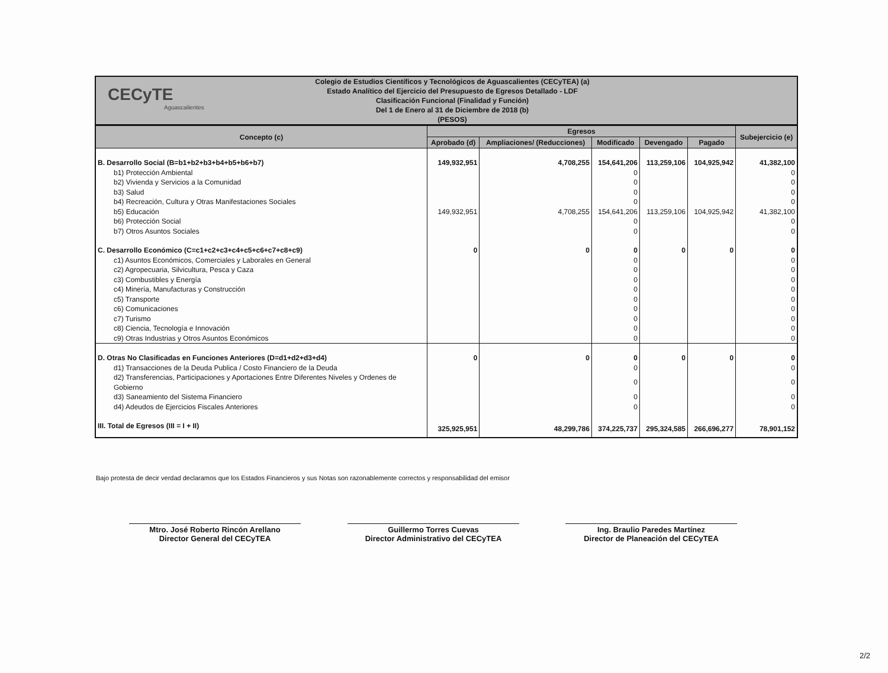CECyTE
Aguascalientes
Colegio de Estudios Científicos y Tecnológicos de Aguascalientes (CECyTEA) (a)
Estado Analítico del Ejercicio del Presupuesto de Egresos Detallado - LDF
Clasificación Funcional (Finalidad y Función)
Del 1 de Enero al 31 de Diciembre de 2018 (b)
(PESOS)
| Concepto (c) | Egresos | | | | | Subejercicio (e) |
| --- | --- | --- | --- | --- | --- | --- |
| | Aprobado (d) | Ampliaciones/ (Reducciones) | Modificado | Devengado | Pagado | |
| B. Desarrollo Social (B=b1+b2+b3+b4+b5+b6+b7) | 149,932,951 | 4,708,255 | 154,641,206 | 113,259,106 | 104,925,942 | 41,382,100 |
| b1) Protección Ambiental | | | 0 | | | 0 |
| b2) Vivienda y Servicios a la Comunidad | | | 0 | | | 0 |
| b3) Salud | | | 0 | | | 0 |
| b4) Recreación, Cultura y Otras Manifestaciones Sociales | | | 0 | | | 0 |
| b5) Educación | 149,932,951 | 4,708,255 | 154,641,206 | 113,259,106 | 104,925,942 | 41,382,100 |
| b6) Protección Social | | | 0 | | | 0 |
| b7) Otros Asuntos Sociales | | | 0 | | | 0 |
| C. Desarrollo Económico (C=c1+c2+c3+c4+c5+c6+c7+c8+c9) | 0 | 0 | 0 | 0 | 0 | 0 |
| c1) Asuntos Económicos, Comerciales y Laborales en General | | | 0 | | | 0 |
| c2) Agropecuaria, Silvicultura, Pesca y Caza | | | 0 | | | 0 |
| c3) Combustibles y Energía | | | 0 | | | 0 |
| c4) Minería, Manufacturas y Construcción | | | 0 | | | 0 |
| c5) Transporte | | | 0 | | | 0 |
| c6) Comunicaciones | | | 0 | | | 0 |
| c7) Turismo | | | 0 | | | 0 |
| c8) Ciencia, Tecnología e Innovación | | | 0 | | | 0 |
| c9) Otras Industrias y Otros Asuntos Económicos | | | 0 | | | 0 |
| D. Otras No Clasificadas en Funciones Anteriores (D=d1+d2+d3+d4) | 0 | 0 | 0 | 0 | 0 | 0 |
| d1) Transacciones de la Deuda Publica / Costo Financiero de la Deuda | | | 0 | | | 0 |
| d2) Transferencias, Participaciones y Aportaciones Entre Diferentes Niveles y Ordenes de Gobierno | | | 0 | | | 0 |
| d3) Saneamiento del Sistema Financiero | | | 0 | | | 0 |
| d4) Adeudos de Ejercicios Fiscales Anteriores | | | 0 | | | 0 |
| III. Total de Egresos (III = I + II) | 325,925,951 | 48,299,786 | 374,225,737 | 295,324,585 | 266,696,277 | 78,901,152 |
Bajo protesta de decir verdad declaramos que los Estados Financieros y sus Notas son razonablemente correctos y responsabilidad del emisor
Mtro. José Roberto Rincón Arellano
Director General del CECyTEA
Guillermo Torres Cuevas
Director Administrativo del CECyTEA
Ing. Braulio Paredes Martínez
Director de Planeación del CECyTEA
2/2